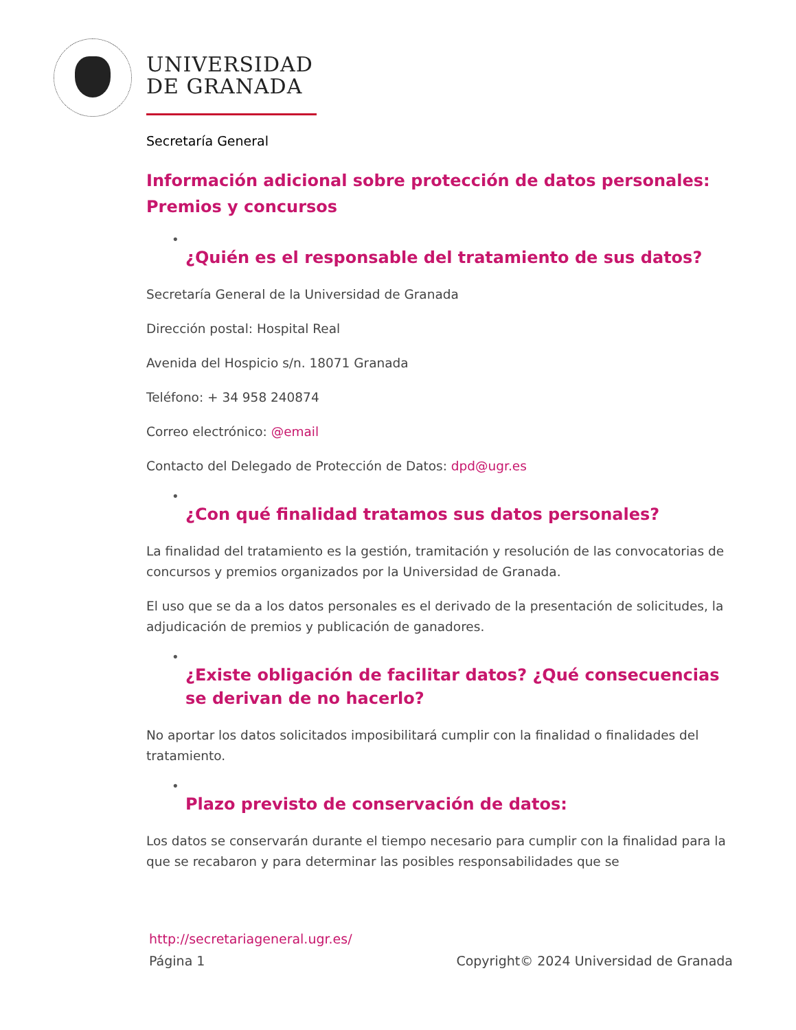UNIVERSIDAD
DE GRANADA
Secretaría General
Información adicional sobre protección de datos personales: Premios y concursos
•
¿Quién es el responsable del tratamiento de sus datos?
Secretaría General de la Universidad de Granada
Dirección postal: Hospital Real
Avenida del Hospicio s/n. 18071 Granada
Teléfono: + 34 958 240874
Correo electrónico: @email
Contacto del Delegado de Protección de Datos: dpd@ugr.es
•
¿Con qué finalidad tratamos sus datos personales?
La finalidad del tratamiento es la gestión, tramitación y resolución de las convocatorias de concursos y premios organizados por la Universidad de Granada.
El uso que se da a los datos personales es el derivado de la presentación de solicitudes, la adjudicación de premios y publicación de ganadores.
•
¿Existe obligación de facilitar datos? ¿Qué consecuencias se derivan de no hacerlo?
No aportar los datos solicitados imposibilitará cumplir con la finalidad o finalidades del tratamiento.
•
Plazo previsto de conservación de datos:
Los datos se conservarán durante el tiempo necesario para cumplir con la finalidad para la que se recabaron y para determinar las posibles responsabilidades que se
http://secretariageneral.ugr.es/
Página 1 Copyright© 2024 Universidad de Granada